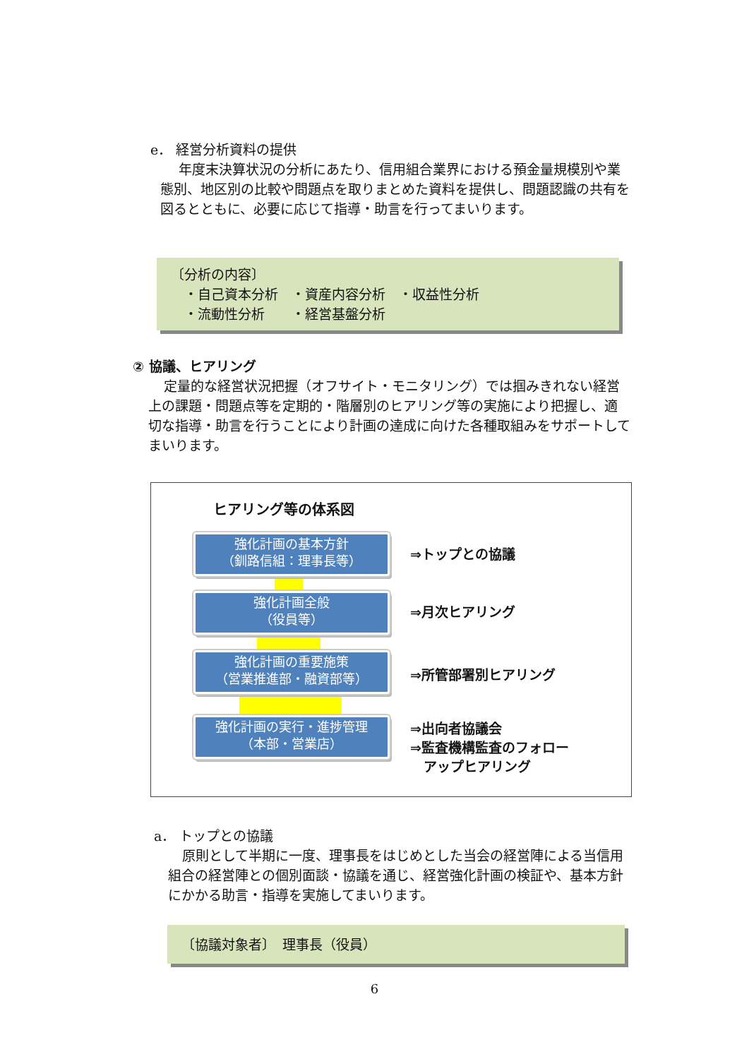e． 経営分析資料の提供
年度末決算状況の分析にあたり、信用組合業界における預金量規模別や業態別、地区別の比較や問題点を取りまとめた資料を提供し、問題認識の共有を図るとともに、必要に応じて指導・助言を行ってまいります。
〔分析の内容〕
　・自己資本分析　・資産内容分析　・収益性分析
　・流動性分析　　・経営基盤分析
② 協議、ヒアリング
定量的な経営状況把握（オフサイト・モニタリング）では掴みきれない経営上の課題・問題点等を定期的・階層別のヒアリング等の実施により把握し、適切な指導・助言を行うことにより計画の達成に向けた各種取組みをサポートしてまいります。
ヒアリング等の体系図
強化計画の基本方針
（釧路信組：理事長等）
強化計画全般
（役員等）
強化計画の重要施策
（営業推進部・融資部等）
強化計画の実行・進捗管理
（本部・営業店）
⇒トップとの協議
⇒月次ヒアリング
⇒所管部署別ヒアリング
⇒出向者協議会
⇒監査機構監査のフォロー
　アップヒアリング
a． トップとの協議
原則として半期に一度、理事長をはじめとした当会の経営陣による当信用組合の経営陣との個別面談・協議を通じ、経営強化計画の検証や、基本方針にかかる助言・指導を実施してまいります。
〔協議対象者〕　理事長（役員）
6